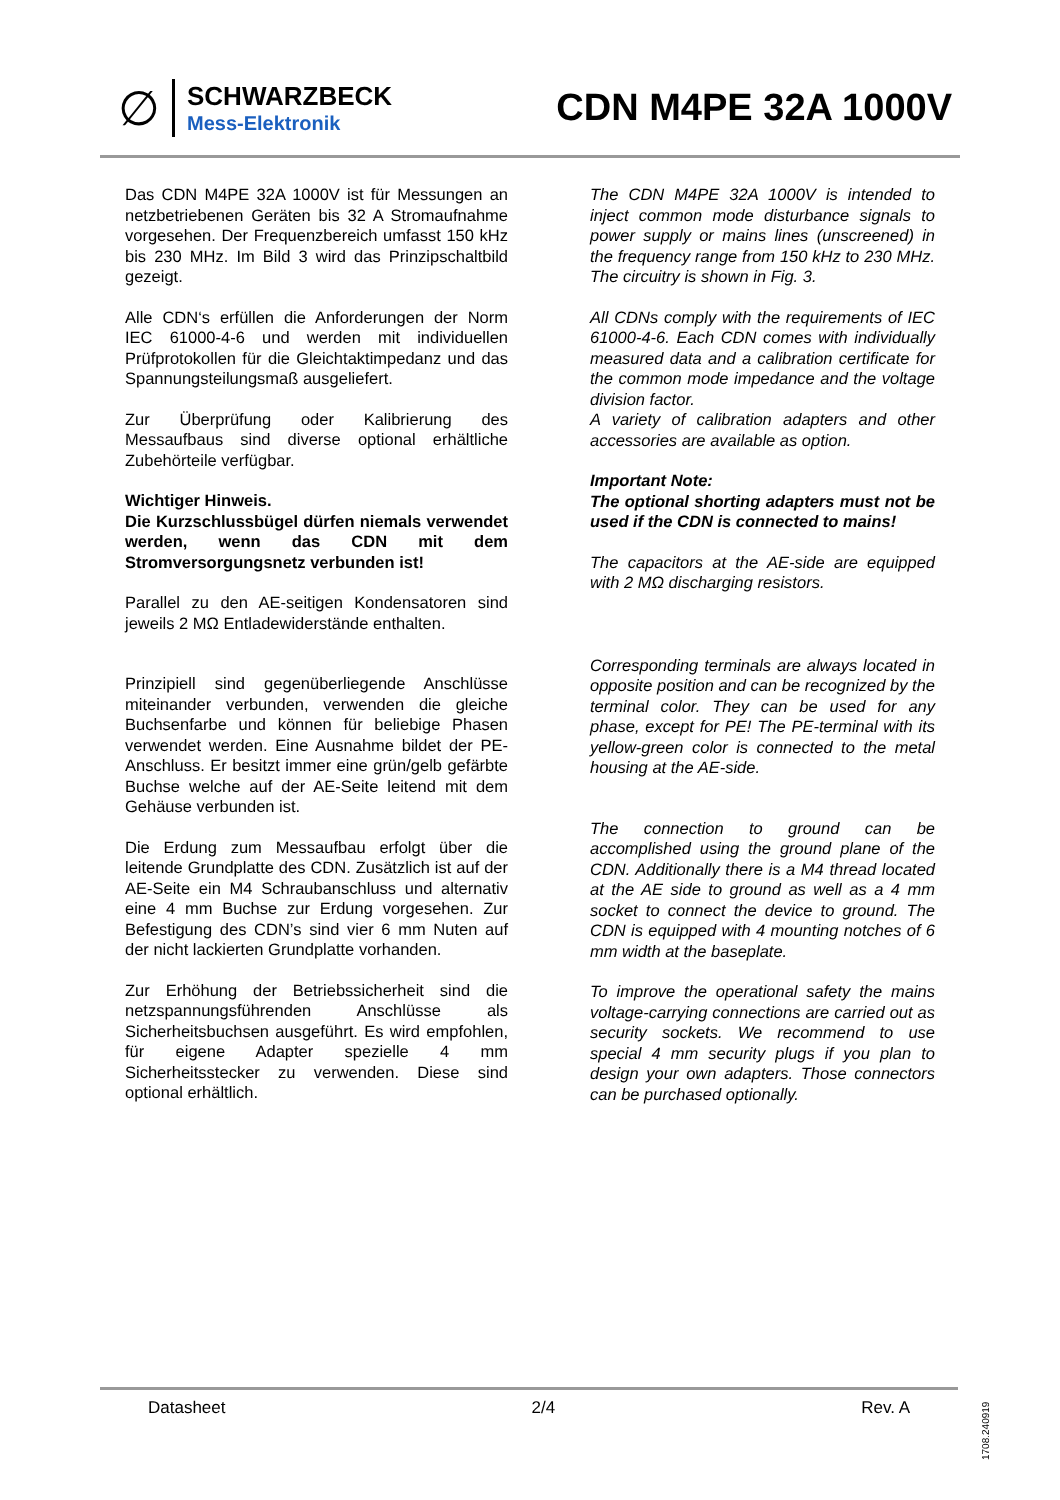∅
SCHWARZBECK
Mess-Elektronik
CDN M4PE 32A 1000V
Das CDN M4PE 32A 1000V ist für Messungen an netzbetriebenen Geräten bis 32 A Stromaufnahme vorgesehen. Der Frequenzbereich umfasst 150 kHz bis 230 MHz. Im Bild 3 wird das Prinzipschaltbild gezeigt.
Alle CDN‘s erfüllen die Anforderungen der Norm IEC 61000-4-6 und werden mit individuellen Prüfprotokollen für die Gleichtaktimpedanz und das Spannungsteilungsmaß ausgeliefert.
Zur Überprüfung oder Kalibrierung des Messaufbaus sind diverse optional erhältliche Zubehörteile verfügbar.
Wichtiger Hinweis.
Die Kurzschlussbügel dürfen niemals verwendet werden, wenn das CDN mit dem Stromversorgungsnetz verbunden ist!
Parallel zu den AE-seitigen Kondensatoren sind jeweils 2 MΩ Entladewiderstände enthalten.
Prinzipiell sind gegenüberliegende Anschlüsse miteinander verbunden, verwenden die gleiche Buchsenfarbe und können für beliebige Phasen verwendet werden. Eine Ausnahme bildet der PE-Anschluss. Er besitzt immer eine grün/gelb gefärbte Buchse welche auf der AE-Seite leitend mit dem Gehäuse verbunden ist.
Die Erdung zum Messaufbau erfolgt über die leitende Grundplatte des CDN. Zusätzlich ist auf der AE-Seite ein M4 Schraubanschluss und alternativ eine 4 mm Buchse zur Erdung vorgesehen. Zur Befestigung des CDN’s sind vier 6 mm Nuten auf der nicht lackierten Grundplatte vorhanden.
Zur Erhöhung der Betriebssicherheit sind die netzspannungsführenden Anschlüsse als Sicherheitsbuchsen ausgeführt. Es wird empfohlen, für eigene Adapter spezielle 4 mm Sicherheitsstecker zu verwenden. Diese sind optional erhältlich.
The CDN M4PE 32A 1000V is intended to inject common mode disturbance signals to power supply or mains lines (unscreened) in the frequency range from 150 kHz to 230 MHz. The circuitry is shown in Fig. 3.
All CDNs comply with the requirements of IEC 61000-4-6. Each CDN comes with individually measured data and a calibration certificate for the common mode impedance and the voltage division factor.
A variety of calibration adapters and other accessories are available as option.
Important Note:
The optional shorting adapters must not be used if the CDN is connected to mains!
The capacitors at the AE-side are equipped with 2 MΩ discharging resistors.
Corresponding terminals are always located in opposite position and can be recognized by the terminal color. They can be used for any phase, except for PE! The PE-terminal with its yellow-green color is connected to the metal housing at the AE-side.
The connection to ground can be accomplished using the ground plane of the CDN. Additionally there is a M4 thread located at the AE side to ground as well as a 4 mm socket to connect the device to ground. The CDN is equipped with 4 mounting notches of 6 mm width at the baseplate.
To improve the operational safety the mains voltage-carrying connections are carried out as security sockets. We recommend to use special 4 mm security plugs if you plan to design your own adapters. Those connectors can be purchased optionally.
Datasheet 2/4 Rev. A
1708.240919